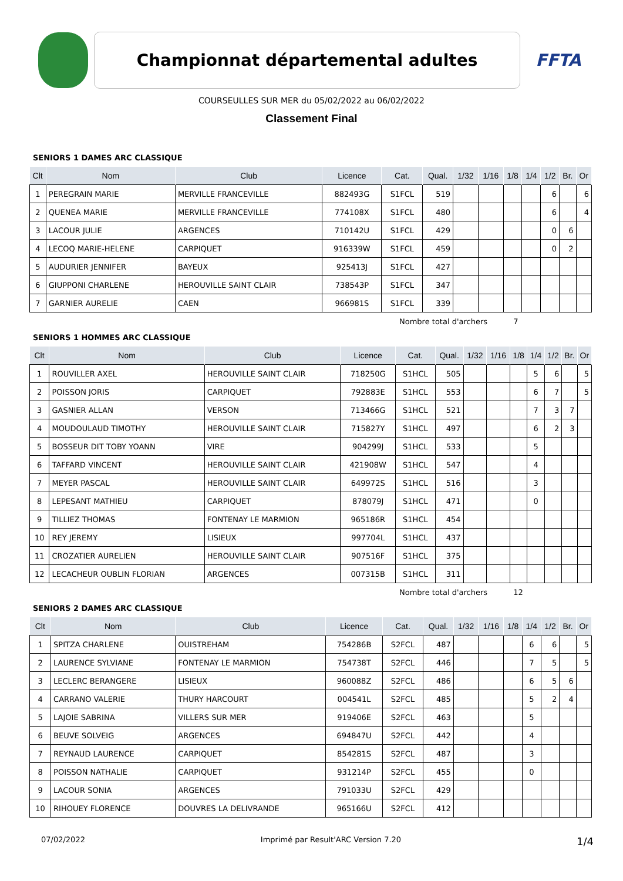Championnat départemental adultes
FFTA
COURSEULLES SUR MER du 05/02/2022 au 06/02/2022
Classement Final
SENIORS 1 DAMES ARC CLASSIQUE
| Clt | Nom | Club | Licence | Cat. | Qual. | 1/32 | 1/16 | 1/8 | 1/4 | 1/2 | Br. | Or |
| --- | --- | --- | --- | --- | --- | --- | --- | --- | --- | --- | --- | --- |
| 1 | PEREGRAIN MARIE | MERVILLE FRANCEVILLE | 882493G | S1FCL | 519 | | | | | 6 | | 6 |
| 2 | QUENEA MARIE | MERVILLE FRANCEVILLE | 774108X | S1FCL | 480 | | | | | 6 | | 4 |
| 3 | LACOUR JULIE | ARGENCES | 710142U | S1FCL | 429 | | | | | 0 | 6 | |
| 4 | LECOQ MARIE-HELENE | CARPIQUET | 916339W | S1FCL | 459 | | | | | 0 | 2 | |
| 5 | AUDURIER JENNIFER | BAYEUX | 925413J | S1FCL | 427 | | | | | | | |
| 6 | GIUPPONI CHARLENE | HEROUVILLE SAINT CLAIR | 738543P | S1FCL | 347 | | | | | | | |
| 7 | GARNIER AURELIE | CAEN | 966981S | S1FCL | 339 | | | | | | | |
Nombre total d'archers 7
SENIORS 1 HOMMES ARC CLASSIQUE
| Clt | Nom | Club | Licence | Cat. | Qual. | 1/32 | 1/16 | 1/8 | 1/4 | 1/2 | Br. | Or |
| --- | --- | --- | --- | --- | --- | --- | --- | --- | --- | --- | --- | --- |
| 1 | ROUVILLER AXEL | HEROUVILLE SAINT CLAIR | 718250G | S1HCL | 505 | | | | 5 | 6 | | 5 |
| 2 | POISSON JORIS | CARPIQUET | 792883E | S1HCL | 553 | | | | 6 | 7 | | 5 |
| 3 | GASNIER ALLAN | VERSON | 713466G | S1HCL | 521 | | | | 7 | 3 | 7 | |
| 4 | MOUDOULAUD TIMOTHY | HEROUVILLE SAINT CLAIR | 715827Y | S1HCL | 497 | | | | 6 | 2 | 3 | |
| 5 | BOSSEUR DIT TOBY YOANN | VIRE | 904299J | S1HCL | 533 | | | | 5 | | | |
| 6 | TAFFARD VINCENT | HEROUVILLE SAINT CLAIR | 421908W | S1HCL | 547 | | | | 4 | | | |
| 7 | MEYER PASCAL | HEROUVILLE SAINT CLAIR | 649972S | S1HCL | 516 | | | | 3 | | | |
| 8 | LEPESANT MATHIEU | CARPIQUET | 878079J | S1HCL | 471 | | | | 0 | | | |
| 9 | TILLIEZ THOMAS | FONTENAY LE MARMION | 965186R | S1HCL | 454 | | | | | | | |
| 10 | REY JEREMY | LISIEUX | 997704L | S1HCL | 437 | | | | | | | |
| 11 | CROZATIER AURELIEN | HEROUVILLE SAINT CLAIR | 907516F | S1HCL | 375 | | | | | | | |
| 12 | LECACHEUR OUBLIN FLORIAN | ARGENCES | 007315B | S1HCL | 311 | | | | | | | |
Nombre total d'archers 12
SENIORS 2 DAMES ARC CLASSIQUE
| Clt | Nom | Club | Licence | Cat. | Qual. | 1/32 | 1/16 | 1/8 | 1/4 | 1/2 | Br. | Or |
| --- | --- | --- | --- | --- | --- | --- | --- | --- | --- | --- | --- | --- |
| 1 | SPITZA CHARLENE | OUISTREHAM | 754286B | S2FCL | 487 | | | | 6 | 6 | | 5 |
| 2 | LAURENCE SYLVIANE | FONTENAY LE MARMION | 754738T | S2FCL | 446 | | | | 7 | 5 | | 5 |
| 3 | LECLERC BERANGERE | LISIEUX | 960088Z | S2FCL | 486 | | | | 6 | 5 | 6 | |
| 4 | CARRANO VALERIE | THURY HARCOURT | 004541L | S2FCL | 485 | | | | 5 | 2 | 4 | |
| 5 | LAJOIE SABRINA | VILLERS SUR MER | 919406E | S2FCL | 463 | | | | 5 | | | |
| 6 | BEUVE SOLVEIG | ARGENCES | 694847U | S2FCL | 442 | | | | 4 | | | |
| 7 | REYNAUD LAURENCE | CARPIQUET | 854281S | S2FCL | 487 | | | | 3 | | | |
| 8 | POISSON NATHALIE | CARPIQUET | 931214P | S2FCL | 455 | | | | 0 | | | |
| 9 | LACOUR SONIA | ARGENCES | 791033U | S2FCL | 429 | | | | | | | |
| 10 | RIHOUEY FLORENCE | DOUVRES LA DELIVRANDE | 965166U | S2FCL | 412 | | | | | | | |
07/02/2022 Imprimé par Result'ARC Version 7.20 1/4